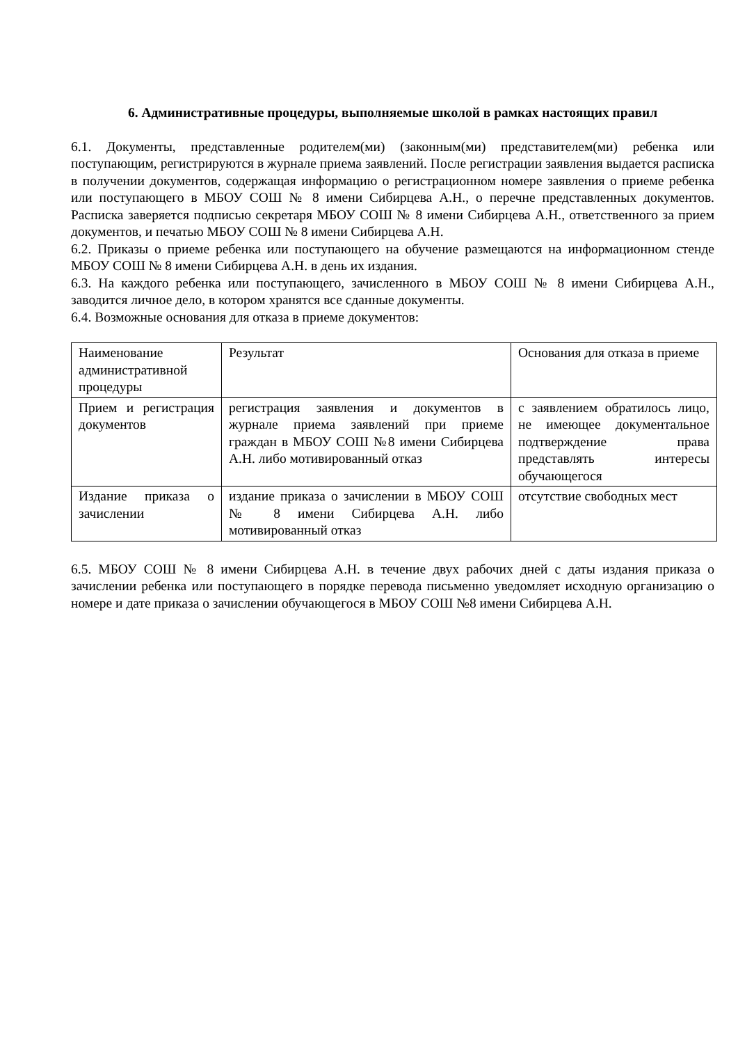6. Административные процедуры, выполняемые школой в рамках настоящих правил
6.1. Документы, представленные родителем(ми) (законным(ми) представителем(ми) ребенка или поступающим, регистрируются в журнале приема заявлений. После регистрации заявления выдается расписка в получении документов, содержащая информацию о регистрационном номере заявления о приеме ребенка или поступающего в МБОУ СОШ № 8 имени Сибирцева А.Н., о перечне представленных документов. Расписка заверяется подписью секретаря МБОУ СОШ № 8 имени Сибирцева А.Н., ответственного за прием документов, и печатью МБОУ СОШ № 8 имени Сибирцева А.Н.
6.2. Приказы о приеме ребенка или поступающего на обучение размещаются на информационном стенде МБОУ СОШ № 8 имени Сибирцева А.Н. в день их издания.
6.3. На каждого ребенка или поступающего, зачисленного в МБОУ СОШ № 8 имени Сибирцева А.Н., заводится личное дело, в котором хранятся все сданные документы.
6.4. Возможные основания для отказа в приеме документов:
| Наименование административной процедуры | Результат | Основания для отказа в приеме |
| Прием и регистрация документов | регистрация заявления и документов в журнале приема заявлений при приеме граждан в МБОУ СОШ №8 имени Сибирцева А.Н. либо мотивированный отказ | с заявлением обратилось лицо, не имеющее документальное подтверждение права представлять интересы обучающегося |
| Издание приказа о зачислении | издание приказа о зачислении в МБОУ СОШ № 8 имени Сибирцева А.Н. либо мотивированный отказ | отсутствие свободных мест |
6.5. МБОУ СОШ № 8 имени Сибирцева А.Н. в течение двух рабочих дней с даты издания приказа о зачислении ребенка или поступающего в порядке перевода письменно уведомляет исходную организацию о номере и дате приказа о зачислении обучающегося в МБОУ СОШ №8 имени Сибирцева А.Н.